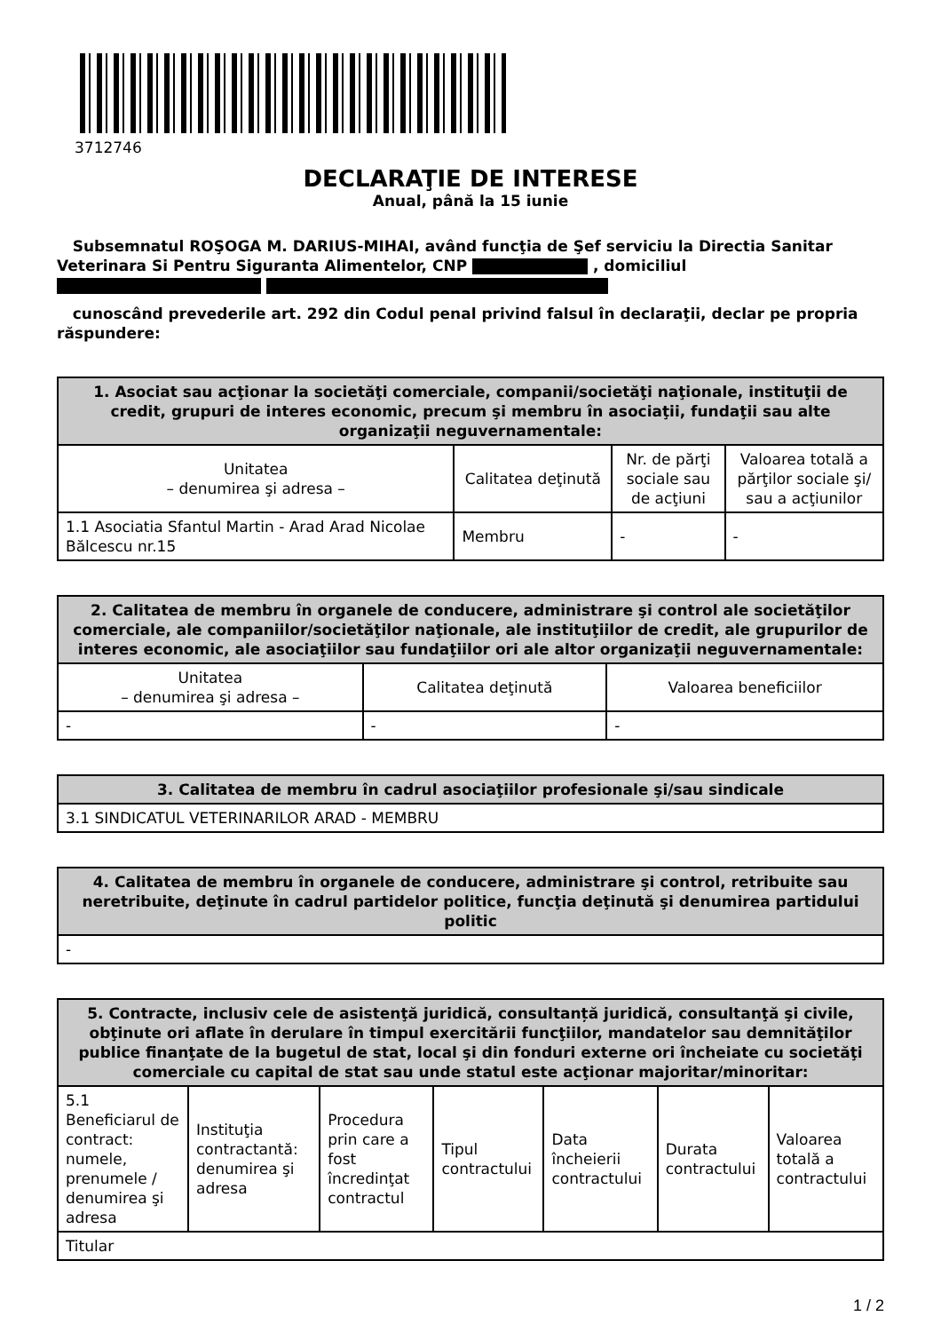3712746
DECLARAŢIE DE INTERESE
Anual, până la 15 iunie
Subsemnatul ROŞOGA M. DARIUS-MIHAI, având funcţia de Şef serviciu la Directia Sanitar Veterinara Si Pentru Siguranta Alimentelor, CNP , domiciliul
cunoscând prevederile art. 292 din Codul penal privind falsul în declaraţii, declar pe propria răspundere:
| 1. Asociat sau acţionar la societăţi comerciale, companii/societăţi naţionale, instituţii de credit, grupuri de interes economic, precum şi membru în asociaţii, fundaţii sau alte organizaţii neguvernamentale: | | | |
| --- | --- | --- | --- |
| Unitatea – denumirea şi adresa – | Calitatea deţinută | Nr. de părţi sociale sau de acţiuni | Valoarea totală a părţilor sociale şi/ sau a acţiunilor |
| 1.1 Asociatia Sfantul Martin - Arad Arad Nicolae Bălcescu nr.15 | Membru | - | - |
| 2. Calitatea de membru în organele de conducere, administrare şi control ale societăţilor comerciale, ale companiilor/societăţilor naţionale, ale instituţiilor de credit, ale grupurilor de interes economic, ale asociaţiilor sau fundaţiilor ori ale altor organizaţii neguvernamentale: | | |
| --- | --- | --- |
| Unitatea – denumirea şi adresa – | Calitatea deţinută | Valoarea beneficiilor |
| - | - | - |
| 3. Calitatea de membru în cadrul asociaţiilor profesionale şi/sau sindicale |
| --- |
| 3.1 SINDICATUL VETERINARILOR ARAD - MEMBRU |
| 4. Calitatea de membru în organele de conducere, administrare şi control, retribuite sau neretribuite, deţinute în cadrul partidelor politice, funcţia deţinută şi denumirea partidului politic |
| --- |
| - |
| 5. Contracte, inclusiv cele de asistenţă juridică, consultanță juridică, consultanţă şi civile, obţinute ori aflate în derulare în timpul exercitării funcţiilor, mandatelor sau demnităţilor publice finanţate de la bugetul de stat, local şi din fonduri externe ori încheiate cu societăţi comerciale cu capital de stat sau unde statul este acţionar majoritar/minoritar: | | | | | | |
| --- | --- | --- | --- | --- | --- | --- |
| 5.1 Beneficiarul de contract: numele, prenumele / denumirea şi adresa | Instituţia contractantă: denumirea şi adresa | Procedura prin care a fost încredinţat contractul | Tipul contractului | Data încheierii contractului | Durata contractului | Valoarea totală a contractului |
| Titular | | | | | | |
1 / 2